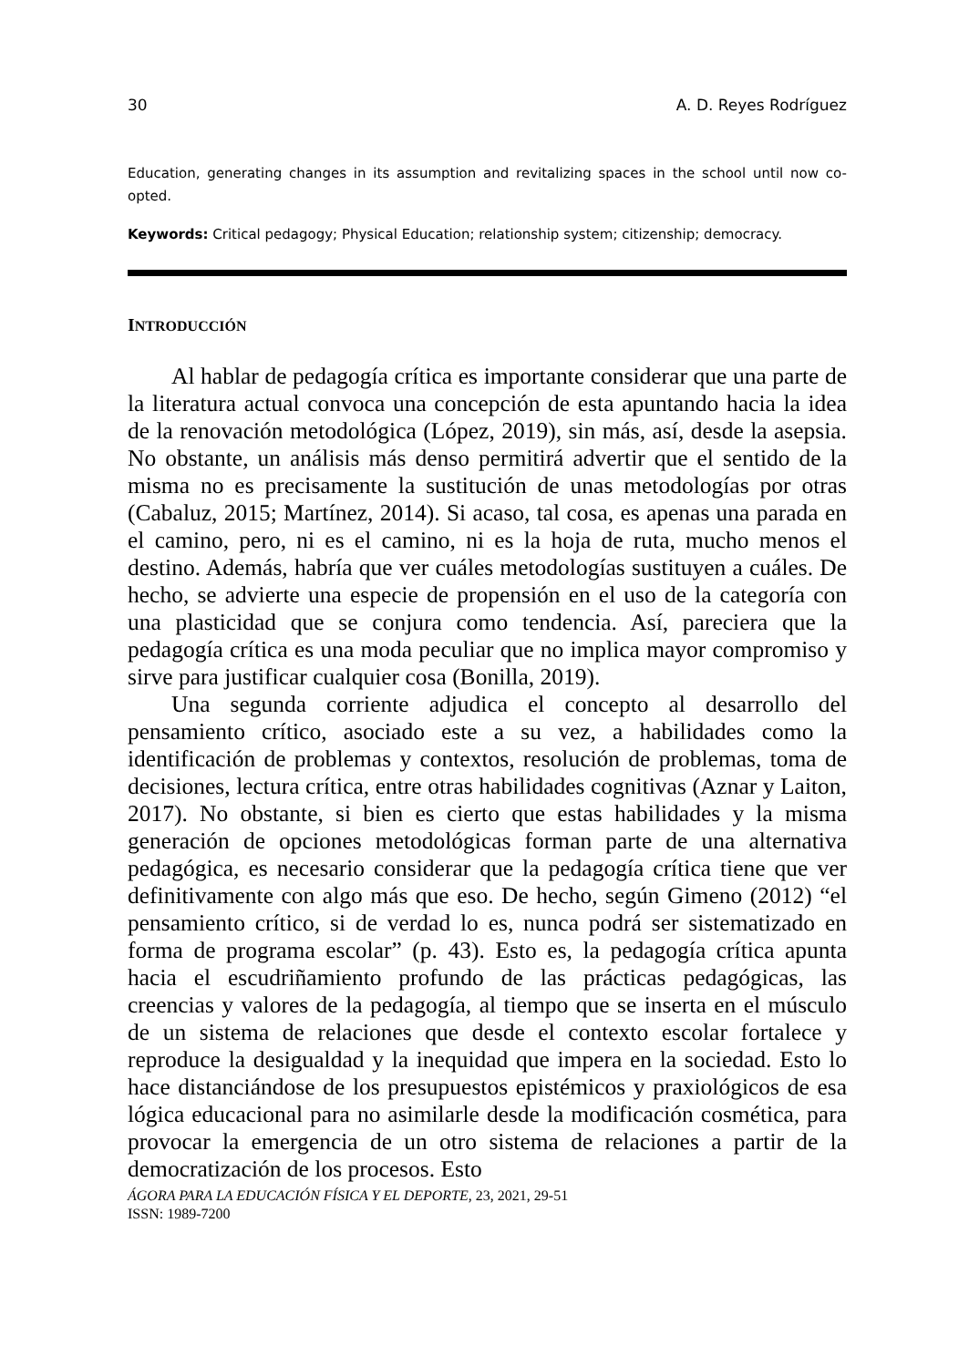30 A. D. Reyes Rodríguez
Education, generating changes in its assumption and revitalizing spaces in the school until now co-opted.
Keywords: Critical pedagogy; Physical Education; relationship system; citizenship; democracy.
INTRODUCCIÓN
Al hablar de pedagogía crítica es importante considerar que una parte de la literatura actual convoca una concepción de esta apuntando hacia la idea de la renovación metodológica (López, 2019), sin más, así, desde la asepsia. No obstante, un análisis más denso permitirá advertir que el sentido de la misma no es precisamente la sustitución de unas metodologías por otras (Cabaluz, 2015; Martínez, 2014). Si acaso, tal cosa, es apenas una parada en el camino, pero, ni es el camino, ni es la hoja de ruta, mucho menos el destino. Además, habría que ver cuáles metodologías sustituyen a cuáles. De hecho, se advierte una especie de propensión en el uso de la categoría con una plasticidad que se conjura como tendencia. Así, pareciera que la pedagogía crítica es una moda peculiar que no implica mayor compromiso y sirve para justificar cualquier cosa (Bonilla, 2019).
Una segunda corriente adjudica el concepto al desarrollo del pensamiento crítico, asociado este a su vez, a habilidades como la identificación de problemas y contextos, resolución de problemas, toma de decisiones, lectura crítica, entre otras habilidades cognitivas (Aznar y Laiton, 2017). No obstante, si bien es cierto que estas habilidades y la misma generación de opciones metodológicas forman parte de una alternativa pedagógica, es necesario considerar que la pedagogía crítica tiene que ver definitivamente con algo más que eso. De hecho, según Gimeno (2012) “el pensamiento crítico, si de verdad lo es, nunca podrá ser sistematizado en forma de programa escolar” (p. 43). Esto es, la pedagogía crítica apunta hacia el escudriñamiento profundo de las prácticas pedagógicas, las creencias y valores de la pedagogía, al tiempo que se inserta en el músculo de un sistema de relaciones que desde el contexto escolar fortalece y reproduce la desigualdad y la inequidad que impera en la sociedad. Esto lo hace distanciándose de los presupuestos epistémicos y praxiológicos de esa lógica educacional para no asimilarle desde la modificación cosmética, para provocar la emergencia de un otro sistema de relaciones a partir de la democratización de los procesos. Esto
ÁGORA PARA LA EDUCACIÓN FÍSICA Y EL DEPORTE, 23, 2021, 29-51
ISSN: 1989-7200